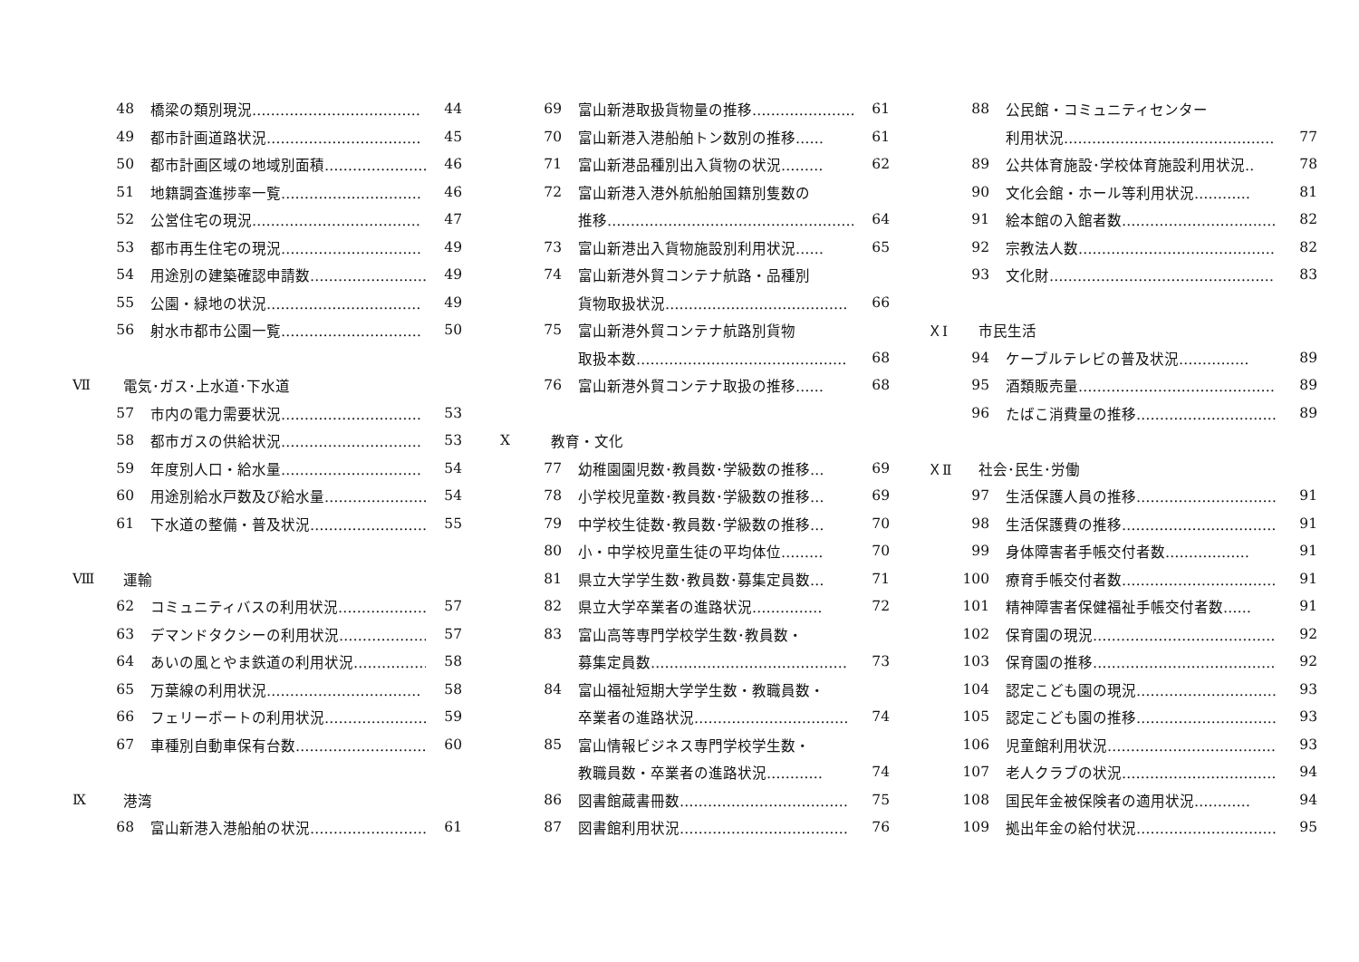48 橋梁の類別現況……………………………… 44
49 都市計画道路状況…………………………… 45
50 都市計画区域の地域別面積…………………… 46
51 地籍調査進捗率一覧………………………… 46
52 公営住宅の現況……………………………… 47
53 都市再生住宅の現況………………………… 49
54 用途別の建築確認申請数……………………… 49
55 公園・緑地の状況…………………………… 49
56 射水市都市公園一覧………………………… 50
Ⅶ 電気･ガス･上水道･下水道
57 市内の電力需要状況………………………… 53
58 都市ガスの供給状況………………………… 53
59 年度別人口・給水量………………………… 54
60 用途別給水戸数及び給水量…………………… 54
61 下水道の整備・普及状況……………………… 55
Ⅷ 運輸
62 コミュニティバスの利用状況………………… 57
63 デマンドタクシーの利用状況………………… 57
64 あいの風とやま鉄道の利用状況……………… 58
65 万葉線の利用状況…………………………… 58
66 フェリーボートの利用状況…………………… 59
67 車種別自動車保有台数………………………… 60
Ⅸ 港湾
68 富山新港入港船舶の状況……………………… 61
69 富山新港取扱貨物量の推移…………………… 61
70 富山新港入港船舶トン数別の推移…… 61
71 富山新港品種別出入貨物の状況……… 62
72 富山新港入港外航船舶国籍別隻数の
推移……………………………………………… 64
73 富山新港出入貨物施設別利用状況…… 65
74 富山新港外貿コンテナ航路・品種別
貨物取扱状況………………………………… 66
75 富山新港外貿コンテナ航路別貨物
取扱本数……………………………………… 68
76 富山新港外貿コンテナ取扱の推移…… 68
Ⅹ 教育・文化
77 幼稚園園児数･教員数･学級数の推移… 69
78 小学校児童数･教員数･学級数の推移… 69
79 中学校生徒数･教員数･学級数の推移… 70
80 小・中学校児童生徒の平均体位……… 70
81 県立大学学生数･教員数･募集定員数… 71
82 県立大学卒業者の進路状況…………… 72
83 富山高等専門学校学生数･教員数・
募集定員数…………………………………… 73
84 富山福祉短期大学学生数・教職員数・
卒業者の進路状況…………………………… 74
85 富山情報ビジネス専門学校学生数・
教職員数・卒業者の進路状況………… 74
86 図書館蔵書冊数……………………………… 75
87 図書館利用状況……………………………… 76
88 公民館・コミュニティセンター
利用状況……………………………………… 77
89 公共体育施設･学校体育施設利用状況‥ 78
90 文化会館・ホール等利用状況………… 81
91 絵本館の入館者数…………………………… 82
92 宗教法人数…………………………………… 82
93 文化財………………………………………… 83
ＸⅠ 市民生活
94 ケーブルテレビの普及状況…………… 89
95 酒類販売量…………………………………… 89
96 たばこ消費量の推移………………………… 89
ＸⅡ 社会･民生･労働
97 生活保護人員の推移………………………… 91
98 生活保護費の推移…………………………… 91
99 身体障害者手帳交付者数……………… 91
100 療育手帳交付者数…………………………… 91
101 精神障害者保健福祉手帳交付者数…… 91
102 保育園の現況………………………………… 92
103 保育園の推移………………………………… 92
104 認定こども園の現況………………………… 93
105 認定こども園の推移………………………… 93
106 児童館利用状況……………………………… 93
107 老人クラブの状況…………………………… 94
108 国民年金被保険者の適用状況………… 94
109 拠出年金の給付状況………………………… 95